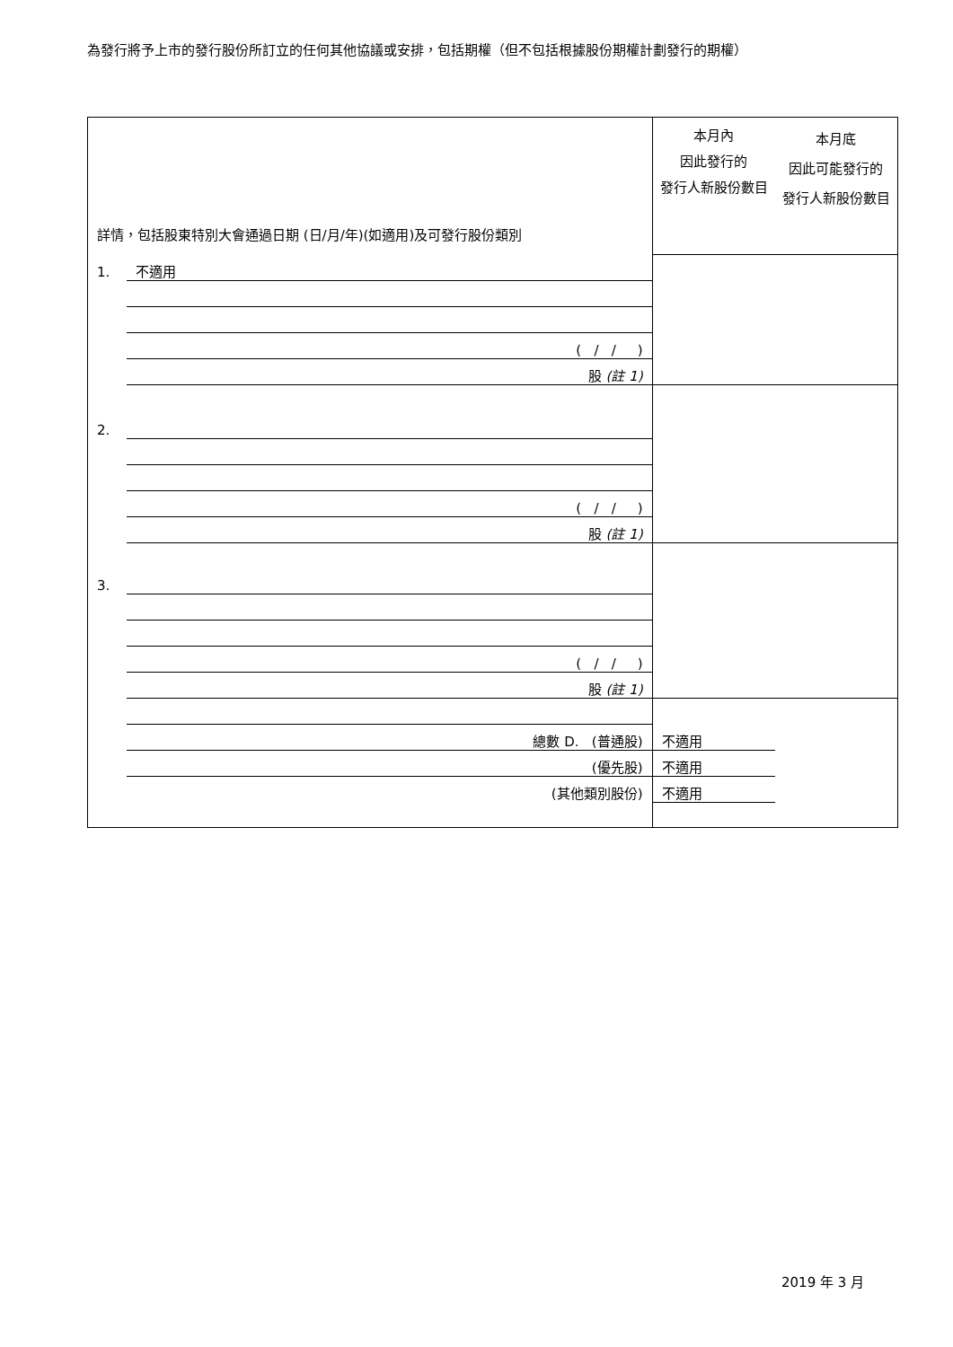為發行將予上市的發行股份所訂立的任何其他協議或安排，包括期權（但不包括根據股份期權計劃發行的期權）
| 詳情，包括股東特別大會通過日期 (日/月/年)(如適用)及可發行股份類別 | | 本月內 因此發行的 發行人新股份數目 | 本月底 因此可能發行的 發行人新股份數目 |
| --- | --- | --- | --- |
| 1. | 不適用 | | |
| | ( / / ) | | |
| | 股 (註 1) | | |
| 2. | | | |
| | ( / / ) | | |
| | 股 (註 1) | | |
| 3. | | | |
| | ( / / ) | | |
| | 股 (註 1) | | |
| | 總數 D. (普通股) | 不適用 | |
| | (優先股) | 不適用 | |
| | (其他類別股份) | 不適用 | |
2019 年 3 月